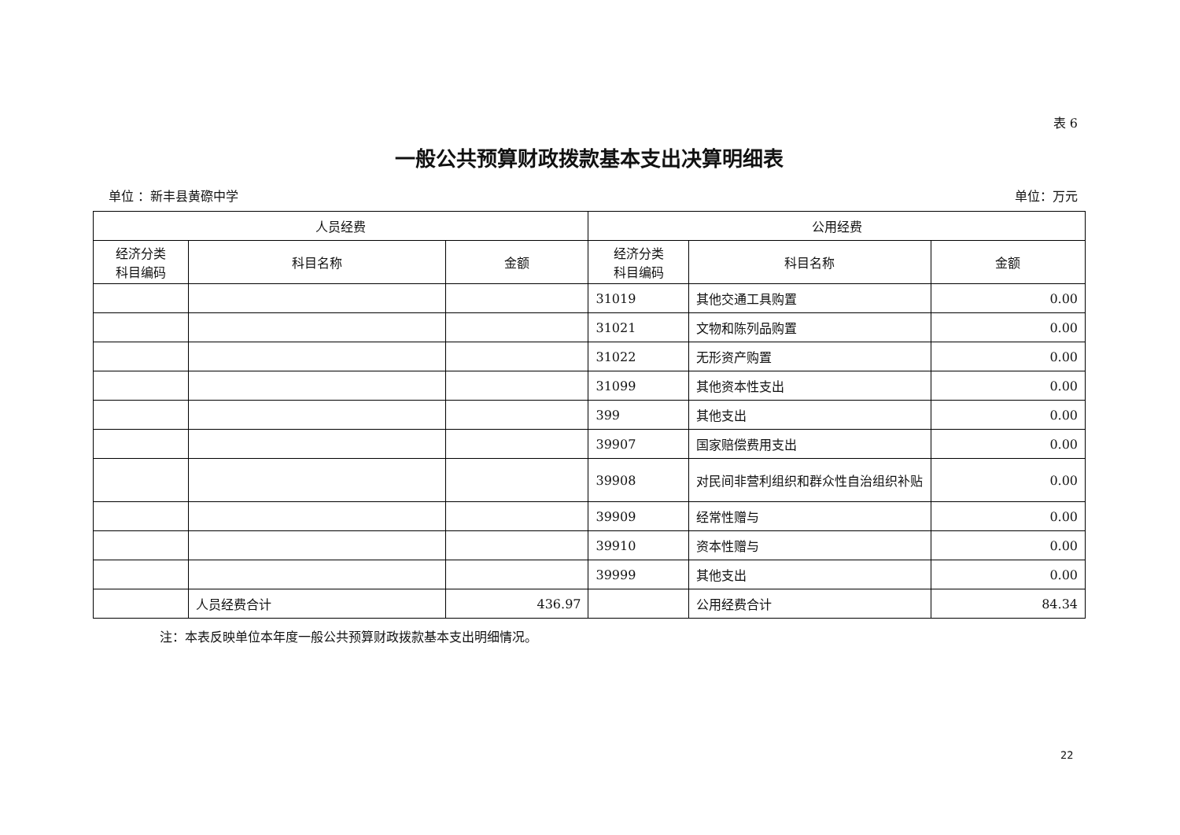表 6
一般公共预算财政拨款基本支出决算明细表
单位 ：新丰县黄磜中学 单位：万元
| 人员经费 | | | 公用经费 | | |
| --- | --- | --- | --- | --- | --- |
| 经济分类 科目编码 | 科目名称 | 金额 | 经济分类 科目编码 | 科目名称 | 金额 |
| | | | 31019 | 其他交通工具购置 | 0.00 |
| | | | 31021 | 文物和陈列品购置 | 0.00 |
| | | | 31022 | 无形资产购置 | 0.00 |
| | | | 31099 | 其他资本性支出 | 0.00 |
| | | | 399 | 其他支出 | 0.00 |
| | | | 39907 | 国家赔偿费用支出 | 0.00 |
| | | | 39908 | 对民间非营利组织和群众性自治组织补贴 | 0.00 |
| | | | 39909 | 经常性赠与 | 0.00 |
| | | | 39910 | 资本性赠与 | 0.00 |
| | | | 39999 | 其他支出 | 0.00 |
| | 人员经费合计 | 436.97 | | 公用经费合计 | 84.34 |
注：本表反映单位本年度一般公共预算财政拨款基本支出明细情况。
22